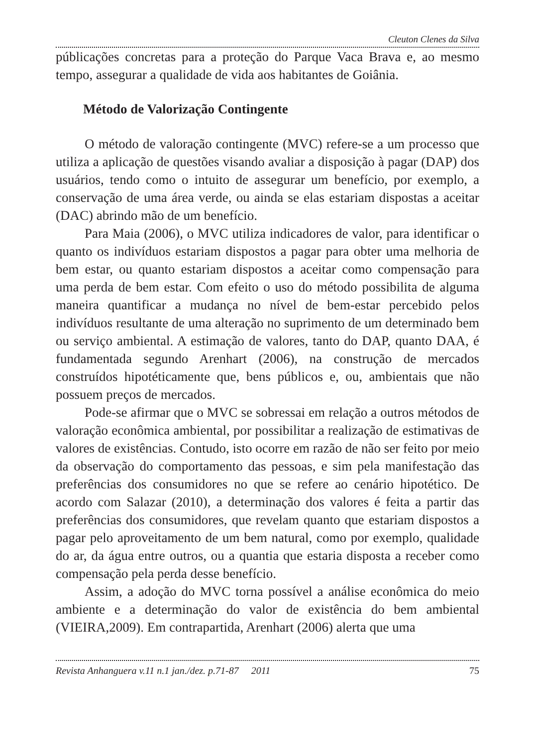Cleuton Clenes da Silva
públicações concretas para a proteção do Parque Vaca Brava e, ao mesmo tempo, assegurar a qualidade de vida aos habitantes de Goiânia.
Método de Valorização Contingente
O método de valoração contingente (MVC) refere-se a um processo que utiliza a aplicação de questões visando avaliar a disposição à pagar (DAP) dos usuários, tendo como o intuito de assegurar um benefício, por exemplo, a conservação de uma área verde, ou ainda se elas estariam dispostas a aceitar (DAC) abrindo mão de um benefício.
Para Maia (2006), o MVC utiliza indicadores de valor, para identificar o quanto os indivíduos estariam dispostos a pagar para obter uma melhoria de bem estar, ou quanto estariam dispostos a aceitar como compensação para uma perda de bem estar. Com efeito o uso do método possibilita de alguma maneira quantificar a mudança no nível de bem-estar percebido pelos indivíduos resultante de uma alteração no suprimento de um determinado bem ou serviço ambiental. A estimação de valores, tanto do DAP, quanto DAA, é fundamentada segundo Arenhart (2006), na construção de mercados construídos hipotéticamente que, bens públicos e, ou, ambientais que não possuem preços de mercados.
Pode-se afirmar que o MVC se sobressai em relação a outros métodos de valoração econômica ambiental, por possibilitar a realização de estimativas de valores de existências. Contudo, isto ocorre em razão de não ser feito por meio da observação do comportamento das pessoas, e sim pela manifestação das preferências dos consumidores no que se refere ao cenário hipotético. De acordo com Salazar (2010), a determinação dos valores é feita a partir das preferências dos consumidores, que revelam quanto que estariam dispostos a pagar pelo aproveitamento de um bem natural, como por exemplo, qualidade do ar, da água entre outros, ou a quantia que estaria disposta a receber como compensação pela perda desse benefício.
Assim, a adoção do MVC torna possível a análise econômica do meio ambiente e a determinação do valor de existência do bem ambiental (VIEIRA,2009). Em contrapartida, Arenhart (2006) alerta que uma
Revista Anhanguera v.11 n.1 jan./dez. p.71-87 2011 75